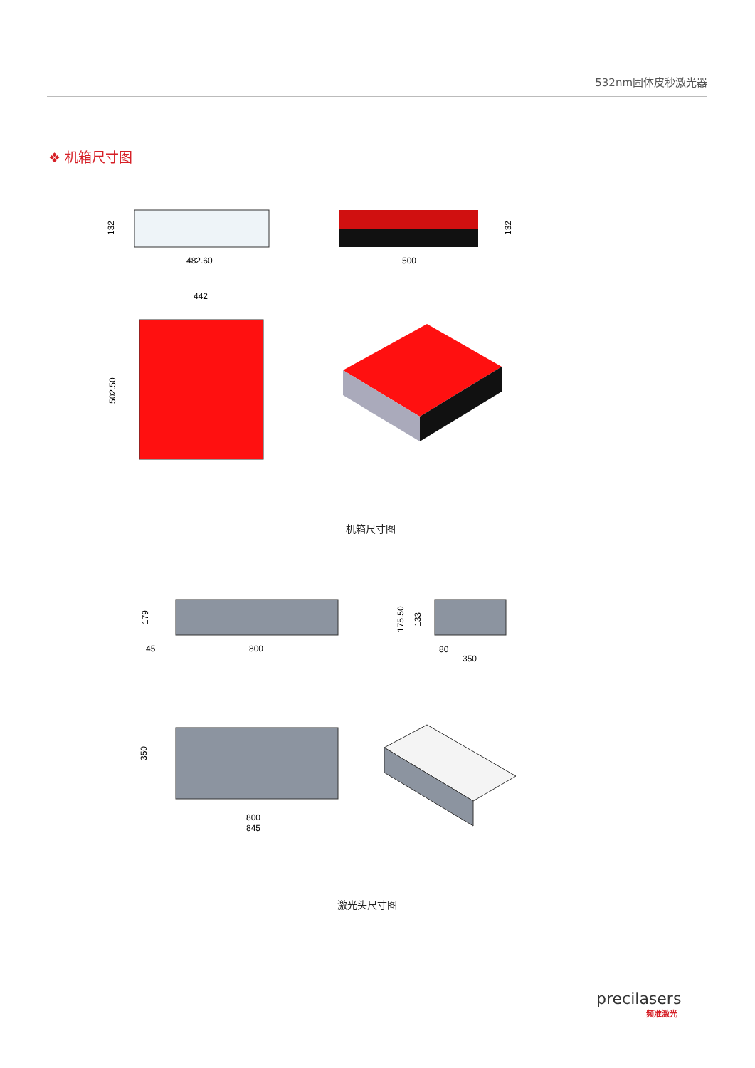532nm固体皮秒激光器
❖ 机箱尺寸图
132
482.60
500
132
442
502.50
179
45
800
175.50
133
80
350
350
800
845
机箱尺寸图
激光头尺寸图
precilasers
频准激光